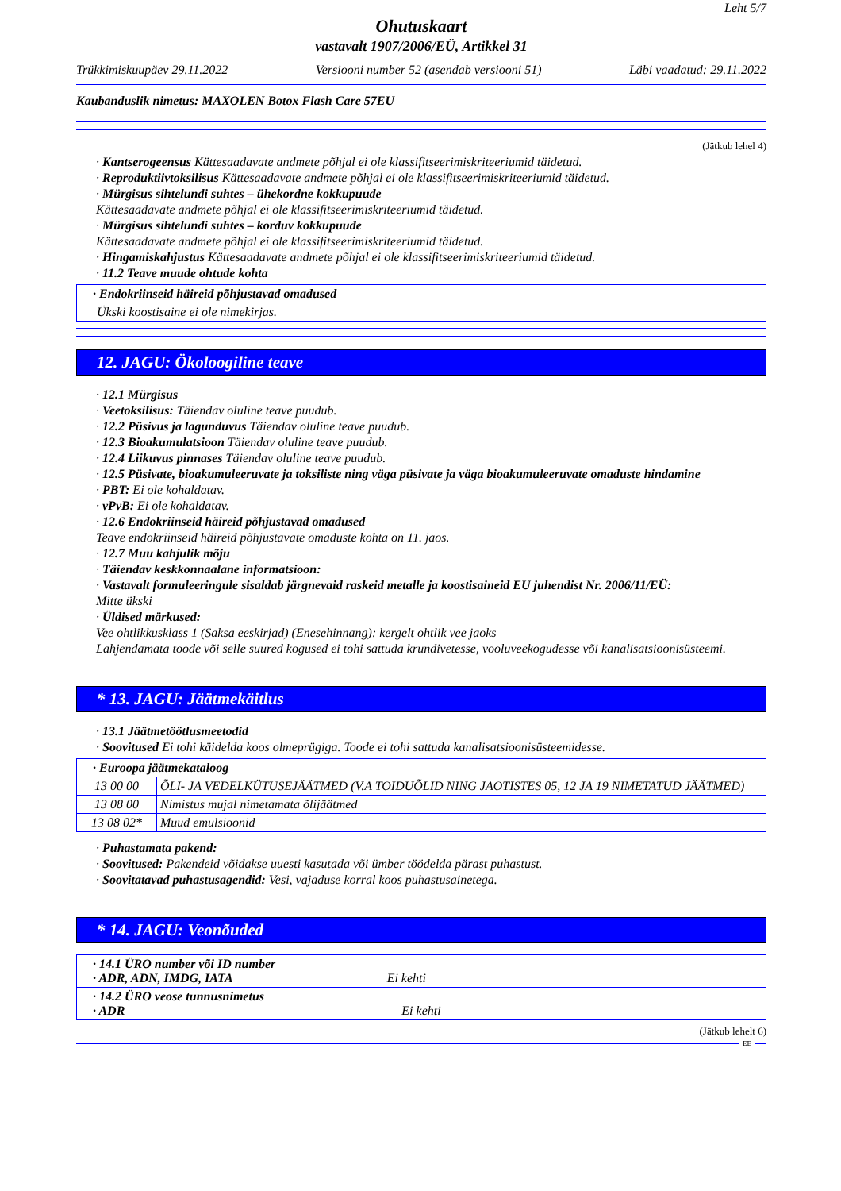Leht 5/7
Ohutuskaart
vastavalt 1907/2006/EÜ, Artikkel 31
Trükkimiskuupäev 29.11.2022 Versiooni number 52 (asendab versiooni 51)
Läbi vaadatud: 29.11.2022
Kaubanduslik nimetus: MAXOLEN Botox Flash Care 57EU
(Jätkub lehel 4)
· Kantserogeensus Kättesaadavate andmete põhjal ei ole klassifitseerimiskriteeriumid täidetud.
· Reproduktiivtoksilisus Kättesaadavate andmete põhjal ei ole klassifitseerimiskriteeriumid täidetud.
· Mürgisus sihtelundi suhtes – ühekordne kokkupuude
Kättesaadavate andmete põhjal ei ole klassifitseerimiskriteeriumid täidetud.
· Mürgisus sihtelundi suhtes – korduv kokkupuude
Kättesaadavate andmete põhjal ei ole klassifitseerimiskriteeriumid täidetud.
· Hingamiskahjustus Kättesaadavate andmete põhjal ei ole klassifitseerimiskriteeriumid täidetud.
· 11.2 Teave muude ohtude kohta
| · Endokriinseid häireid põhjustavad omadused |
| Ükski koostisaine ei ole nimekirjas. |
12. JAGU: Ökoloogiline teave
· 12.1 Mürgisus
· Veetoksilisus: Täiendav oluline teave puudub.
· 12.2 Püsivus ja lagunduvus Täiendav oluline teave puudub.
· 12.3 Bioakumulatsioon Täiendav oluline teave puudub.
· 12.4 Liikuvus pinnases Täiendav oluline teave puudub.
· 12.5 Püsivate, bioakumuleeruvate ja toksiliste ning väga püsivate ja väga bioakumuleeruvate omaduste hindamine
· PBT: Ei ole kohaldatav.
· vPvB: Ei ole kohaldatav.
· 12.6 Endokriinseid häireid põhjustavad omadused
Teave endokriinseid häireid põhjustavate omaduste kohta on 11. jaos.
· 12.7 Muu kahjulik mõju
· Täiendav keskkonnaalane informatsioon:
· Vastavalt formuleeringule sisaldab järgnevaid raskeid metalle ja koostisaineid EU juhendist Nr. 2006/11/EÜ:
Mitte ükski
· Üldised märkused:
Vee ohtlikkusklass 1 (Saksa eeskirjad) (Enesehinnang): kergelt ohtlik vee jaoks
Lahjendamata toode või selle suured kogused ei tohi sattuda krundivetesse, vooluveekogudesse või kanalisatsioonisüsteemi.
* 13. JAGU: Jäätmekäitlus
· 13.1 Jäätmetöötlusmeetodid
· Soovitused Ei tohi käidelda koos olmeprügiga. Toode ei tohi sattuda kanalisatsioonisüsteemidesse.
| · Euroopa jäätmekataloog | |
| 13 00 00 | ÕLI- JA VEDELKÜTUSEJÄÄTMED (V.A TOIDUÕLID NING JAOTISTES 05, 12 JA 19 NIMETATUD JÄÄTMED) |
| 13 08 00 | Nimistus mujal nimetamata õlijäätmed |
| 13 08 02* | Muud emulsioonid |
· Puhastamata pakend:
· Soovitused: Pakendeid võidakse uuesti kasutada või ümber töödelda pärast puhastust.
· Soovitatavad puhastusagendid: Vesi, vajaduse korral koos puhastusainetega.
* 14. JAGU: Veonõuded
| · 14.1 ÜRO number või ID number · ADR, ADN, IMDG, IATA Ei kehti |
| · 14.2 ÜRO veose tunnusnimetus · ADR Ei kehti |
(Jätkub lehelt 6)
EE